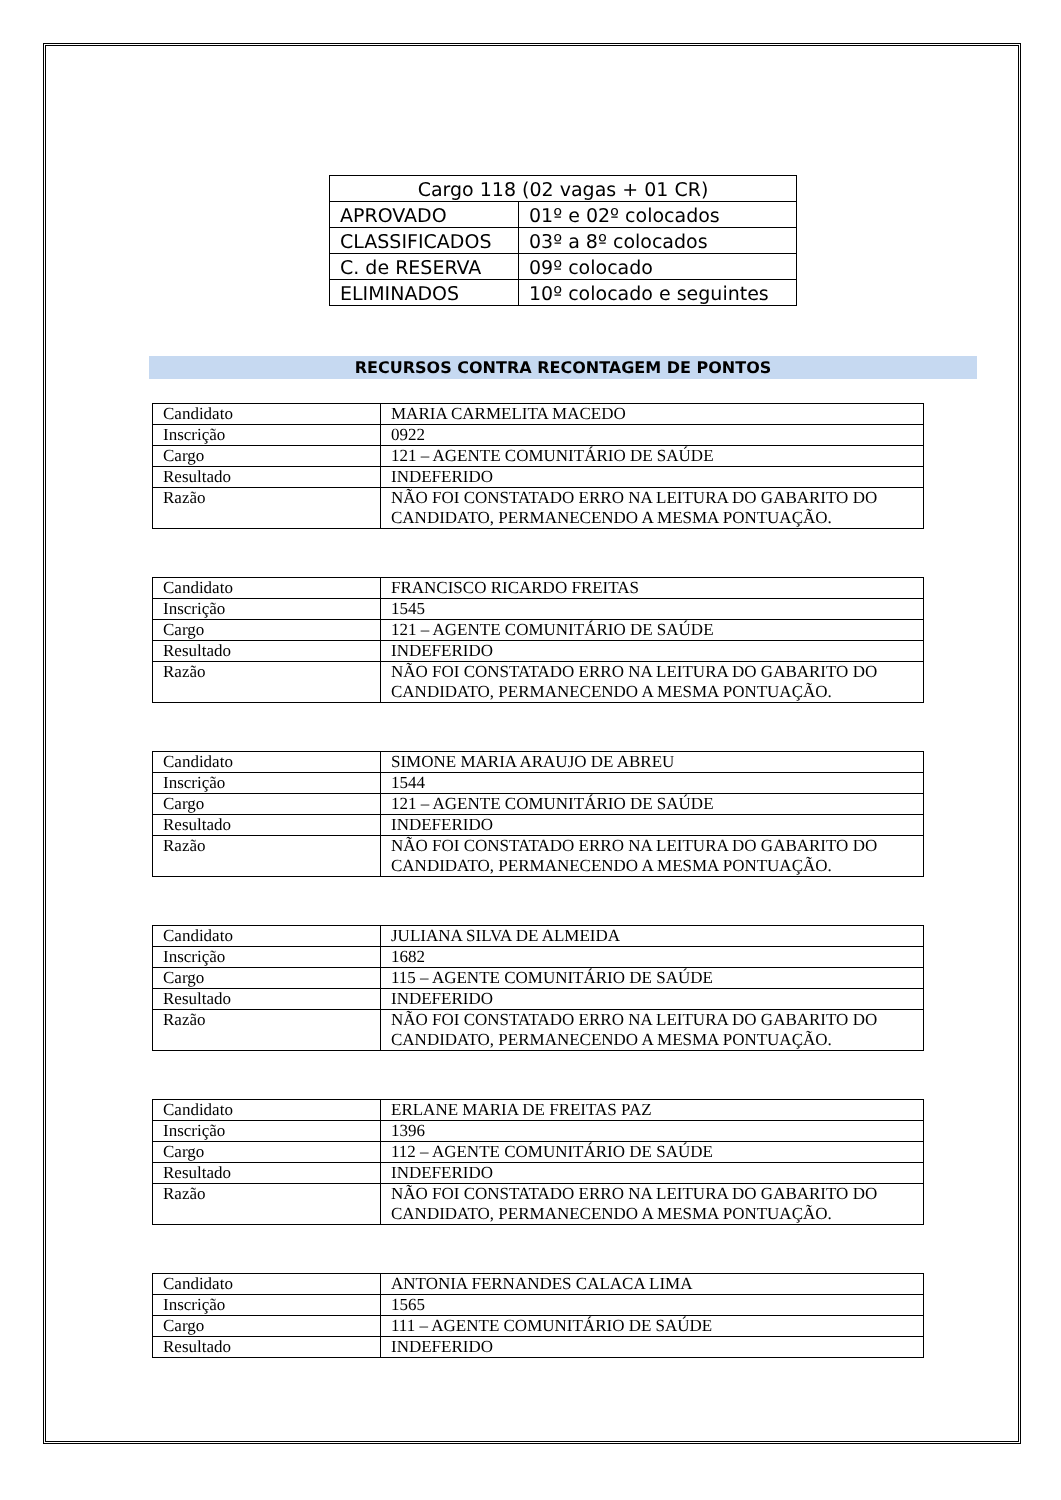| Cargo 118 (02 vagas + 01 CR) | |
| APROVADO | 01º e 02º colocados |
| CLASSIFICADOS | 03º a 8º colocados |
| C. de RESERVA | 09º colocado |
| ELIMINADOS | 10º colocado e seguintes |
RECURSOS CONTRA RECONTAGEM DE PONTOS
| Candidato | MARIA CARMELITA MACEDO |
| Inscrição | 0922 |
| Cargo | 121 – AGENTE COMUNITÁRIO DE SAÚDE |
| Resultado | INDEFERIDO |
| Razão | NÃO FOI CONSTATADO ERRO NA LEITURA DO GABARITO DO CANDIDATO, PERMANECENDO A MESMA PONTUAÇÃO. |
| Candidato | FRANCISCO RICARDO FREITAS |
| Inscrição | 1545 |
| Cargo | 121 – AGENTE COMUNITÁRIO DE SAÚDE |
| Resultado | INDEFERIDO |
| Razão | NÃO FOI CONSTATADO ERRO NA LEITURA DO GABARITO DO CANDIDATO, PERMANECENDO A MESMA PONTUAÇÃO. |
| Candidato | SIMONE MARIA ARAUJO DE ABREU |
| Inscrição | 1544 |
| Cargo | 121 – AGENTE COMUNITÁRIO DE SAÚDE |
| Resultado | INDEFERIDO |
| Razão | NÃO FOI CONSTATADO ERRO NA LEITURA DO GABARITO DO CANDIDATO, PERMANECENDO A MESMA PONTUAÇÃO. |
| Candidato | JULIANA SILVA DE ALMEIDA |
| Inscrição | 1682 |
| Cargo | 115 – AGENTE COMUNITÁRIO DE SAÚDE |
| Resultado | INDEFERIDO |
| Razão | NÃO FOI CONSTATADO ERRO NA LEITURA DO GABARITO DO CANDIDATO, PERMANECENDO A MESMA PONTUAÇÃO. |
| Candidato | ERLANE MARIA DE FREITAS PAZ |
| Inscrição | 1396 |
| Cargo | 112 – AGENTE COMUNITÁRIO DE SAÚDE |
| Resultado | INDEFERIDO |
| Razão | NÃO FOI CONSTATADO ERRO NA LEITURA DO GABARITO DO CANDIDATO, PERMANECENDO A MESMA PONTUAÇÃO. |
| Candidato | ANTONIA FERNANDES CALACA LIMA |
| Inscrição | 1565 |
| Cargo | 111 – AGENTE COMUNITÁRIO DE SAÚDE |
| Resultado | INDEFERIDO |